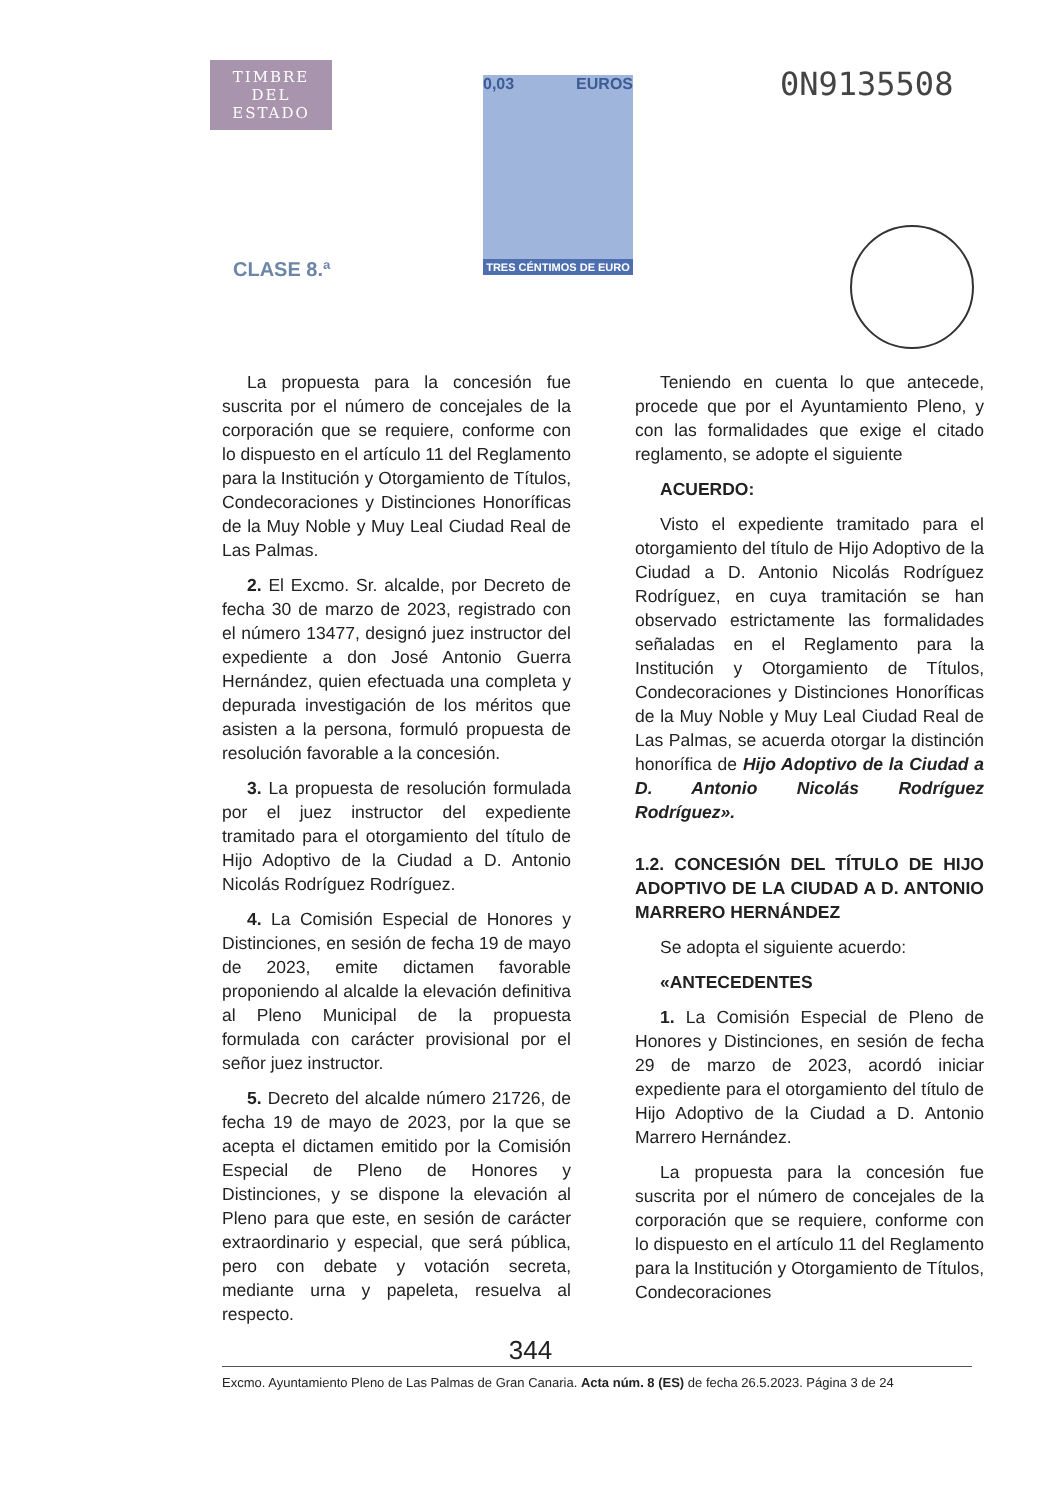TIMBRE
DEL ESTADO
CLASE 8.ª
0,03 EUROS
TRES CÉNTIMOS DE EURO
0N9135508
La propuesta para la concesión fue suscrita por el número de concejales de la corporación que se requiere, conforme con lo dispuesto en el artículo 11 del Reglamento para la Institución y Otorgamiento de Títulos, Condecoraciones y Distinciones Honoríficas de la Muy Noble y Muy Leal Ciudad Real de Las Palmas.
2. El Excmo. Sr. alcalde, por Decreto de fecha 30 de marzo de 2023, registrado con el número 13477, designó juez instructor del expediente a don José Antonio Guerra Hernández, quien efectuada una completa y depurada investigación de los méritos que asisten a la persona, formuló propuesta de resolución favorable a la concesión.
3. La propuesta de resolución formulada por el juez instructor del expediente tramitado para el otorgamiento del título de Hijo Adoptivo de la Ciudad a D. Antonio Nicolás Rodríguez Rodríguez.
4. La Comisión Especial de Honores y Distinciones, en sesión de fecha 19 de mayo de 2023, emite dictamen favorable proponiendo al alcalde la elevación definitiva al Pleno Municipal de la propuesta formulada con carácter provisional por el señor juez instructor.
5. Decreto del alcalde número 21726, de fecha 19 de mayo de 2023, por la que se acepta el dictamen emitido por la Comisión Especial de Pleno de Honores y Distinciones, y se dispone la elevación al Pleno para que este, en sesión de carácter extraordinario y especial, que será pública, pero con debate y votación secreta, mediante urna y papeleta, resuelva al respecto.
Teniendo en cuenta lo que antecede, procede que por el Ayuntamiento Pleno, y con las formalidades que exige el citado reglamento, se adopte el siguiente
ACUERDO:
Visto el expediente tramitado para el otorgamiento del título de Hijo Adoptivo de la Ciudad a D. Antonio Nicolás Rodríguez Rodríguez, en cuya tramitación se han observado estrictamente las formalidades señaladas en el Reglamento para la Institución y Otorgamiento de Títulos, Condecoraciones y Distinciones Honoríficas de la Muy Noble y Muy Leal Ciudad Real de Las Palmas, se acuerda otorgar la distinción honorífica de Hijo Adoptivo de la Ciudad a D. Antonio Nicolás Rodríguez Rodríguez».
1.2. CONCESIÓN DEL TÍTULO DE HIJO ADOPTIVO DE LA CIUDAD A D. ANTONIO MARRERO HERNÁNDEZ
Se adopta el siguiente acuerdo:
«ANTECEDENTES
1. La Comisión Especial de Pleno de Honores y Distinciones, en sesión de fecha 29 de marzo de 2023, acordó iniciar expediente para el otorgamiento del título de Hijo Adoptivo de la Ciudad a D. Antonio Marrero Hernández.
La propuesta para la concesión fue suscrita por el número de concejales de la corporación que se requiere, conforme con lo dispuesto en el artículo 11 del Reglamento para la Institución y Otorgamiento de Títulos, Condecoraciones
344
Excmo. Ayuntamiento Pleno de Las Palmas de Gran Canaria. Acta núm. 8 (ES) de fecha 26.5.2023. Página 3 de 24